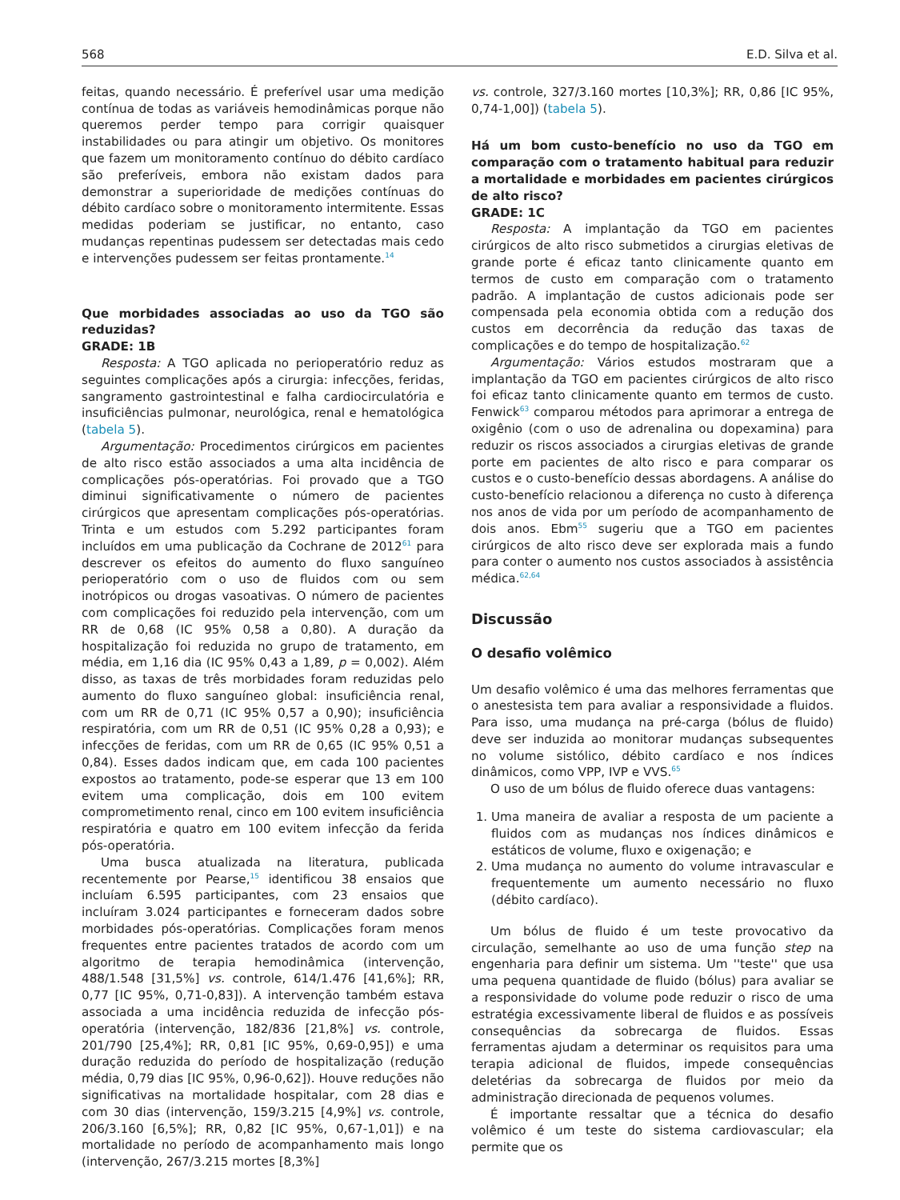568 E.D. Silva et al.
feitas, quando necessário. É preferível usar uma medição contínua de todas as variáveis hemodinâmicas porque não queremos perder tempo para corrigir quaisquer instabilidades ou para atingir um objetivo. Os monitores que fazem um monitoramento contínuo do débito cardíaco são preferíveis, embora não existam dados para demonstrar a superioridade de medições contínuas do débito cardíaco sobre o monitoramento intermitente. Essas medidas poderiam se justificar, no entanto, caso mudanças repentinas pudessem ser detectadas mais cedo e intervenções pudessem ser feitas prontamente.<sup>14</sup>
Que morbidades associadas ao uso da TGO são reduzidas?
GRADE: 1B
Resposta: A TGO aplicada no perioperatório reduz as seguintes complicações após a cirurgia: infecções, feridas, sangramento gastrointestinal e falha cardiocirculatória e insuficiências pulmonar, neurológica, renal e hematológica (tabela 5).
Argumentação: Procedimentos cirúrgicos em pacientes de alto risco estão associados a uma alta incidência de complicações pós-operatórias. Foi provado que a TGO diminui significativamente o número de pacientes cirúrgicos que apresentam complicações pós-operatórias. Trinta e um estudos com 5.292 participantes foram incluídos em uma publicação da Cochrane de 2012<sup>61</sup> para descrever os efeitos do aumento do fluxo sanguíneo perioperatório com o uso de fluidos com ou sem inotrópicos ou drogas vasoativas. O número de pacientes com complicações foi reduzido pela intervenção, com um RR de 0,68 (IC 95% 0,58 a 0,80). A duração da hospitalização foi reduzida no grupo de tratamento, em média, em 1,16 dia (IC 95% 0,43 a 1,89, p = 0,002). Além disso, as taxas de três morbidades foram reduzidas pelo aumento do fluxo sanguíneo global: insuficiência renal, com um RR de 0,71 (IC 95% 0,57 a 0,90); insuficiência respiratória, com um RR de 0,51 (IC 95% 0,28 a 0,93); e infecções de feridas, com um RR de 0,65 (IC 95% 0,51 a 0,84). Esses dados indicam que, em cada 100 pacientes expostos ao tratamento, pode-se esperar que 13 em 100 evitem uma complicação, dois em 100 evitem comprometimento renal, cinco em 100 evitem insuficiência respiratória e quatro em 100 evitem infecção da ferida pós-operatória.
Uma busca atualizada na literatura, publicada recentemente por Pearse,<sup>15</sup> identificou 38 ensaios que incluíam 6.595 participantes, com 23 ensaios que incluíram 3.024 participantes e forneceram dados sobre morbidades pós-operatórias. Complicações foram menos frequentes entre pacientes tratados de acordo com um algoritmo de terapia hemodinâmica (intervenção, 488/1.548 [31,5%] vs. controle, 614/1.476 [41,6%]; RR, 0,77 [IC 95%, 0,71-0,83]). A intervenção também estava associada a uma incidência reduzida de infecção pós-operatória (intervenção, 182/836 [21,8%] vs. controle, 201/790 [25,4%]; RR, 0,81 [IC 95%, 0,69-0,95]) e uma duração reduzida do período de hospitalização (redução média, 0,79 dias [IC 95%, 0,96-0,62]). Houve reduções não significativas na mortalidade hospitalar, com 28 dias e com 30 dias (intervenção, 159/3.215 [4,9%] vs. controle, 206/3.160 [6,5%]; RR, 0,82 [IC 95%, 0,67-1,01]) e na mortalidade no período de acompanhamento mais longo (intervenção, 267/3.215 mortes [8,3%]
vs. controle, 327/3.160 mortes [10,3%]; RR, 0,86 [IC 95%, 0,74-1,00]) (tabela 5).
Há um bom custo-benefício no uso da TGO em comparação com o tratamento habitual para reduzir a mortalidade e morbidades em pacientes cirúrgicos de alto risco?
GRADE: 1C
Resposta: A implantação da TGO em pacientes cirúrgicos de alto risco submetidos a cirurgias eletivas de grande porte é eficaz tanto clinicamente quanto em termos de custo em comparação com o tratamento padrão. A implantação de custos adicionais pode ser compensada pela economia obtida com a redução dos custos em decorrência da redução das taxas de complicações e do tempo de hospitalização.<sup>62</sup>
Argumentação: Vários estudos mostraram que a implantação da TGO em pacientes cirúrgicos de alto risco foi eficaz tanto clinicamente quanto em termos de custo. Fenwick<sup>63</sup> comparou métodos para aprimorar a entrega de oxigênio (com o uso de adrenalina ou dopexamina) para reduzir os riscos associados a cirurgias eletivas de grande porte em pacientes de alto risco e para comparar os custos e o custo-benefício dessas abordagens. A análise do custo-benefício relacionou a diferença no custo à diferença nos anos de vida por um período de acompanhamento de dois anos. Ebm<sup>55</sup> sugeriu que a TGO em pacientes cirúrgicos de alto risco deve ser explorada mais a fundo para conter o aumento nos custos associados à assistência médica.<sup>62,64</sup>
Discussão
O desafio volêmico
Um desafio volêmico é uma das melhores ferramentas que o anestesista tem para avaliar a responsividade a fluidos. Para isso, uma mudança na pré-carga (bólus de fluido) deve ser induzida ao monitorar mudanças subsequentes no volume sistólico, débito cardíaco e nos índices dinâmicos, como VPP, IVP e VVS.<sup>65</sup>
O uso de um bólus de fluido oferece duas vantagens:
1. Uma maneira de avaliar a resposta de um paciente a fluidos com as mudanças nos índices dinâmicos e estáticos de volume, fluxo e oxigenação; e
2. Uma mudança no aumento do volume intravascular e frequentemente um aumento necessário no fluxo (débito cardíaco).
Um bólus de fluido é um teste provocativo da circulação, semelhante ao uso de uma função step na engenharia para definir um sistema. Um ''teste'' que usa uma pequena quantidade de fluido (bólus) para avaliar se a responsividade do volume pode reduzir o risco de uma estratégia excessivamente liberal de fluidos e as possíveis consequências da sobrecarga de fluidos. Essas ferramentas ajudam a determinar os requisitos para uma terapia adicional de fluidos, impede consequências deletérias da sobrecarga de fluidos por meio da administração direcionada de pequenos volumes.
É importante ressaltar que a técnica do desafio volêmico é um teste do sistema cardiovascular; ela permite que os